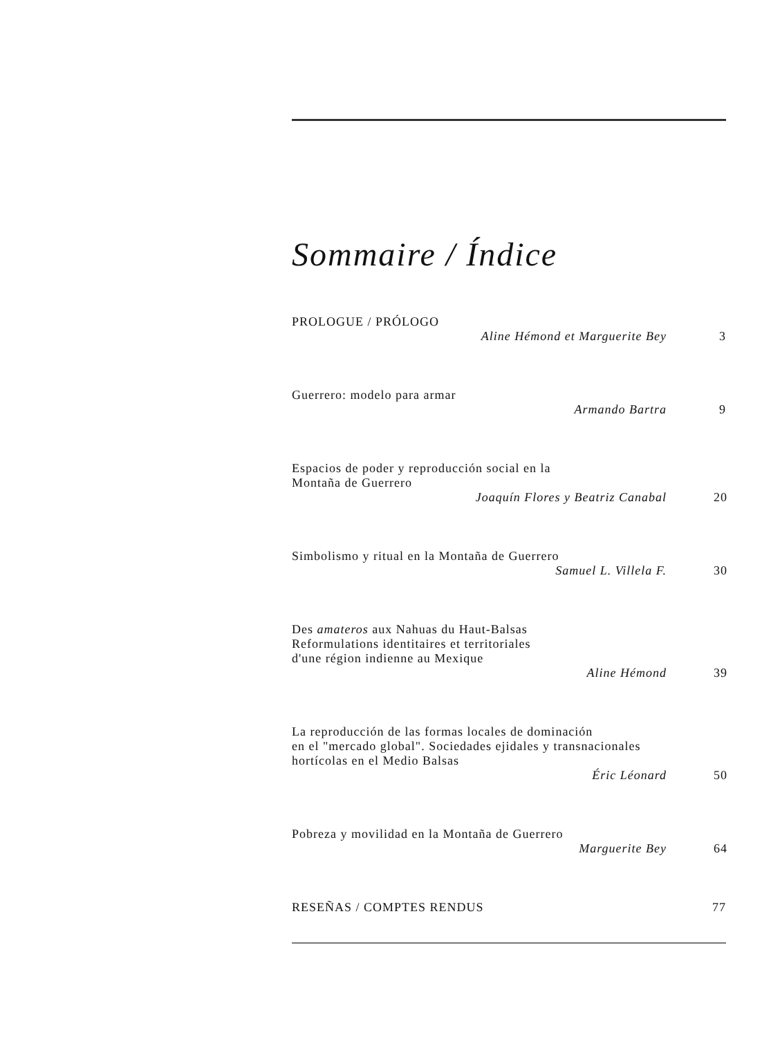Sommaire / Índice
PROLOGUE / PRÓLOGO
Aline Hémond et Marguerite Bey 3
Guerrero: modelo para armar
Armando Bartra 9
Espacios de poder y reproducción social en la
Montaña de Guerrero
Joaquín Flores y Beatriz Canabal 20
Simbolismo y ritual en la Montaña de Guerrero
Samuel L. Villela F. 30
Des amateros aux Nahuas du Haut-Balsas
Reformulations identitaires et territoriales
d'une région indienne au Mexique
Aline Hémond 39
La reproducción de las formas locales de dominación
en el "mercado global". Sociedades ejidales y transnacionales
hortícolas en el Medio Balsas
Éric Léonard 50
Pobreza y movilidad en la Montaña de Guerrero
Marguerite Bey 64
RESEÑAS / COMPTES RENDUS 77